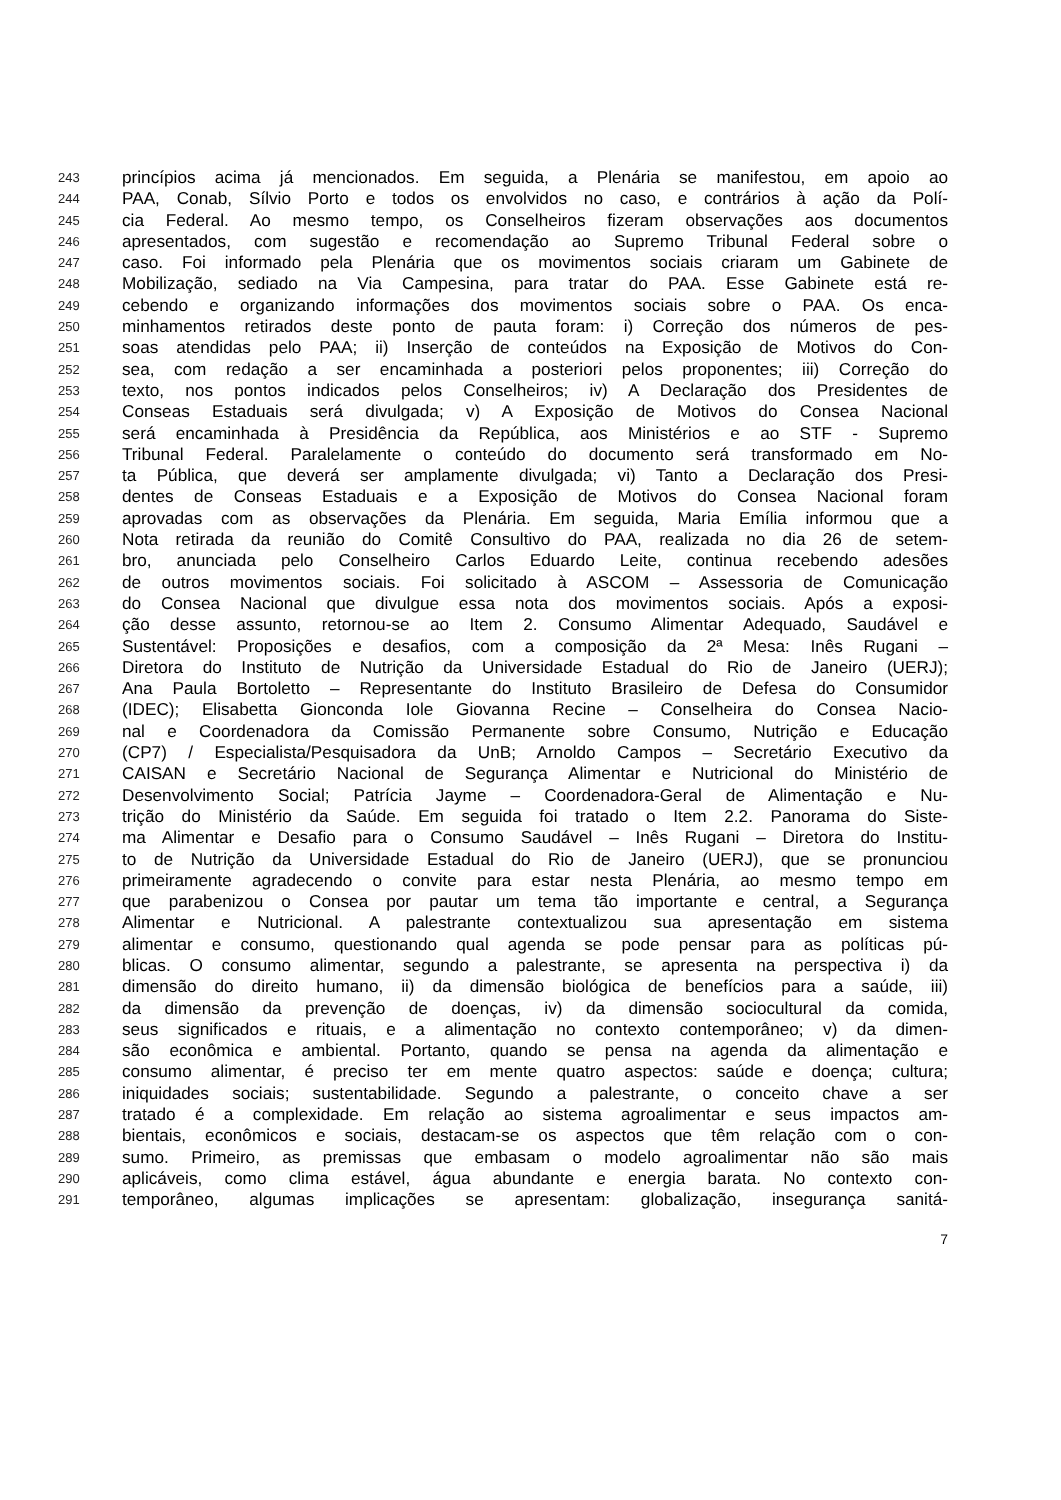243 princípios acima já mencionados. Em seguida, a Plenária se manifestou, em apoio ao
244 PAA, Conab, Sílvio Porto e todos os envolvidos no caso, e contrários à ação da Polí-
245 cia Federal. Ao mesmo tempo, os Conselheiros fizeram observações aos documentos
246 apresentados, com sugestão e recomendação ao Supremo Tribunal Federal sobre o
247 caso. Foi informado pela Plenária que os movimentos sociais criaram um Gabinete de
248 Mobilização, sediado na Via Campesina, para tratar do PAA. Esse Gabinete está re-
249 cebendo e organizando informações dos movimentos sociais sobre o PAA. Os enca-
250 minhamentos retirados deste ponto de pauta foram: i) Correção dos números de pes-
251 soas atendidas pelo PAA; ii) Inserção de conteúdos na Exposição de Motivos do Con-
252 sea, com redação a ser encaminhada a posteriori pelos proponentes; iii) Correção do
253 texto, nos pontos indicados pelos Conselheiros; iv) A Declaração dos Presidentes de
254 Conseas Estaduais será divulgada; v) A Exposição de Motivos do Consea Nacional
255 será encaminhada à Presidência da República, aos Ministérios e ao STF - Supremo
256 Tribunal Federal. Paralelamente o conteúdo do documento será transformado em No-
257 ta Pública, que deverá ser amplamente divulgada; vi) Tanto a Declaração dos Presi-
258 dentes de Conseas Estaduais e a Exposição de Motivos do Consea Nacional foram
259 aprovadas com as observações da Plenária. Em seguida, Maria Emília informou que a
260 Nota retirada da reunião do Comitê Consultivo do PAA, realizada no dia 26 de setem-
261 bro, anunciada pelo Conselheiro Carlos Eduardo Leite, continua recebendo adesões
262 de outros movimentos sociais. Foi solicitado à ASCOM – Assessoria de Comunicação
263 do Consea Nacional que divulgue essa nota dos movimentos sociais. Após a exposi-
264 ção desse assunto, retornou-se ao Item 2. Consumo Alimentar Adequado, Saudável e
265 Sustentável: Proposições e desafios, com a composição da 2ª Mesa: Inês Rugani –
266 Diretora do Instituto de Nutrição da Universidade Estadual do Rio de Janeiro (UERJ);
267 Ana Paula Bortoletto – Representante do Instituto Brasileiro de Defesa do Consumidor
268 (IDEC); Elisabetta Gionconda Iole Giovanna Recine – Conselheira do Consea Nacio-
269 nal e Coordenadora da Comissão Permanente sobre Consumo, Nutrição e Educação
270 (CP7) / Especialista/Pesquisadora da UnB; Arnoldo Campos – Secretário Executivo da
271 CAISAN e Secretário Nacional de Segurança Alimentar e Nutricional do Ministério de
272 Desenvolvimento Social; Patrícia Jayme – Coordenadora-Geral de Alimentação e Nu-
273 trição do Ministério da Saúde. Em seguida foi tratado o Item 2.2. Panorama do Siste-
274 ma Alimentar e Desafio para o Consumo Saudável – Inês Rugani – Diretora do Institu-
275 to de Nutrição da Universidade Estadual do Rio de Janeiro (UERJ), que se pronunciou
276 primeiramente agradecendo o convite para estar nesta Plenária, ao mesmo tempo em
277 que parabenizou o Consea por pautar um tema tão importante e central, a Segurança
278 Alimentar e Nutricional. A palestrante contextualizou sua apresentação em sistema
279 alimentar e consumo, questionando qual agenda se pode pensar para as políticas pú-
280 blicas. O consumo alimentar, segundo a palestrante, se apresenta na perspectiva i) da
281 dimensão do direito humano, ii) da dimensão biológica de benefícios para a saúde, iii)
282 da dimensão da prevenção de doenças, iv) da dimensão sociocultural da comida,
283 seus significados e rituais, e a alimentação no contexto contemporâneo; v) da dimen-
284 são econômica e ambiental. Portanto, quando se pensa na agenda da alimentação e
285 consumo alimentar, é preciso ter em mente quatro aspectos: saúde e doença; cultura;
286 iniquidades sociais; sustentabilidade. Segundo a palestrante, o conceito chave a ser
287 tratado é a complexidade. Em relação ao sistema agroalimentar e seus impactos am-
288 bientais, econômicos e sociais, destacam-se os aspectos que têm relação com o con-
289 sumo. Primeiro, as premissas que embasam o modelo agroalimentar não são mais
290 aplicáveis, como clima estável, água abundante e energia barata. No contexto con-
291 temporâneo, algumas implicações se apresentam: globalização, insegurança sanitá-
7